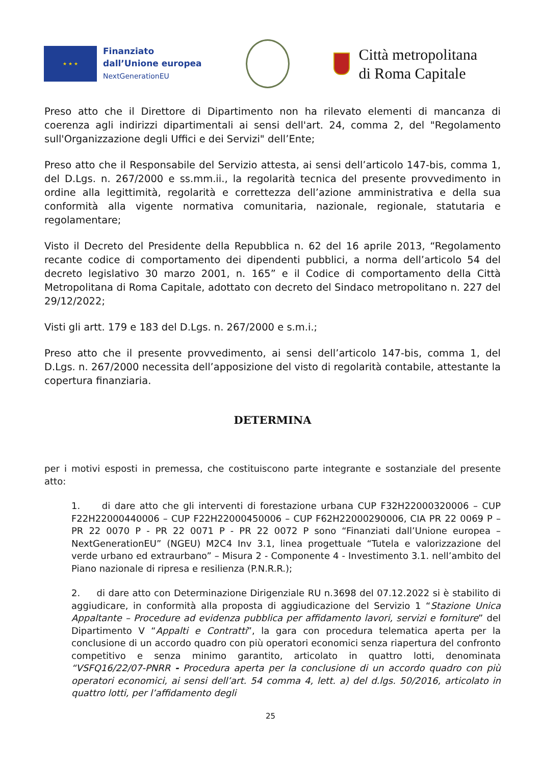★ ★ ★
Finanziato
dall’Unione europea
NextGenerationEU
Città metropolitana
di Roma Capitale
Preso atto che il Direttore di Dipartimento non ha rilevato elementi di mancanza di coerenza agli indirizzi dipartimentali ai sensi dell'art. 24, comma 2, del "Regolamento sull'Organizzazione degli Uffici e dei Servizi" dell’Ente;
Preso atto che il Responsabile del Servizio attesta, ai sensi dell’articolo 147-bis, comma 1, del D.Lgs. n. 267/2000 e ss.mm.ii., la regolarità tecnica del presente provvedimento in ordine alla legittimità, regolarità e correttezza dell’azione amministrativa e della sua conformità alla vigente normativa comunitaria, nazionale, regionale, statutaria e regolamentare;
Visto il Decreto del Presidente della Repubblica n. 62 del 16 aprile 2013, “Regolamento recante codice di comportamento dei dipendenti pubblici, a norma dell’articolo 54 del decreto legislativo 30 marzo 2001, n. 165” e il Codice di comportamento della Città Metropolitana di Roma Capitale, adottato con decreto del Sindaco metropolitano n. 227 del 29/12/2022;
Visti gli artt. 179 e 183 del D.Lgs. n. 267/2000 e s.m.i.;
Preso atto che il presente provvedimento, ai sensi dell’articolo 147-bis, comma 1, del D.Lgs. n. 267/2000 necessita dell’apposizione del visto di regolarità contabile, attestante la copertura finanziaria.
DETERMINA
per i motivi esposti in premessa, che costituiscono parte integrante e sostanziale del presente atto:
1. di dare atto che gli interventi di forestazione urbana CUP F32H22000320006 – CUP F22H22000440006 – CUP F22H22000450006 – CUP F62H22000290006, CIA PR 22 0069 P – PR 22 0070 P - PR 22 0071 P - PR 22 0072 P sono “Finanziati dall’Unione europea – NextGenerationEU” (NGEU) M2C4 Inv 3.1, linea progettuale “Tutela e valorizzazione del verde urbano ed extraurbano” – Misura 2 - Componente 4 - Investimento 3.1. nell’ambito del Piano nazionale di ripresa e resilienza (P.N.R.R.);
2. di dare atto con Determinazione Dirigenziale RU n.3698 del 07.12.2022 si è stabilito di aggiudicare, in conformità alla proposta di aggiudicazione del Servizio 1 “Stazione Unica Appaltante – Procedure ad evidenza pubblica per affidamento lavori, servizi e forniture” del Dipartimento V “Appalti e Contratti”, la gara con procedura telematica aperta per la conclusione di un accordo quadro con più operatori economici senza riapertura del confronto competitivo e senza minimo garantito, articolato in quattro lotti, denominata “VSFQ16/22/07-PNRR - Procedura aperta per la conclusione di un accordo quadro con più operatori economici, ai sensi dell’art. 54 comma 4, lett. a) del d.lgs. 50/2016, articolato in quattro lotti, per l’affidamento degli
25